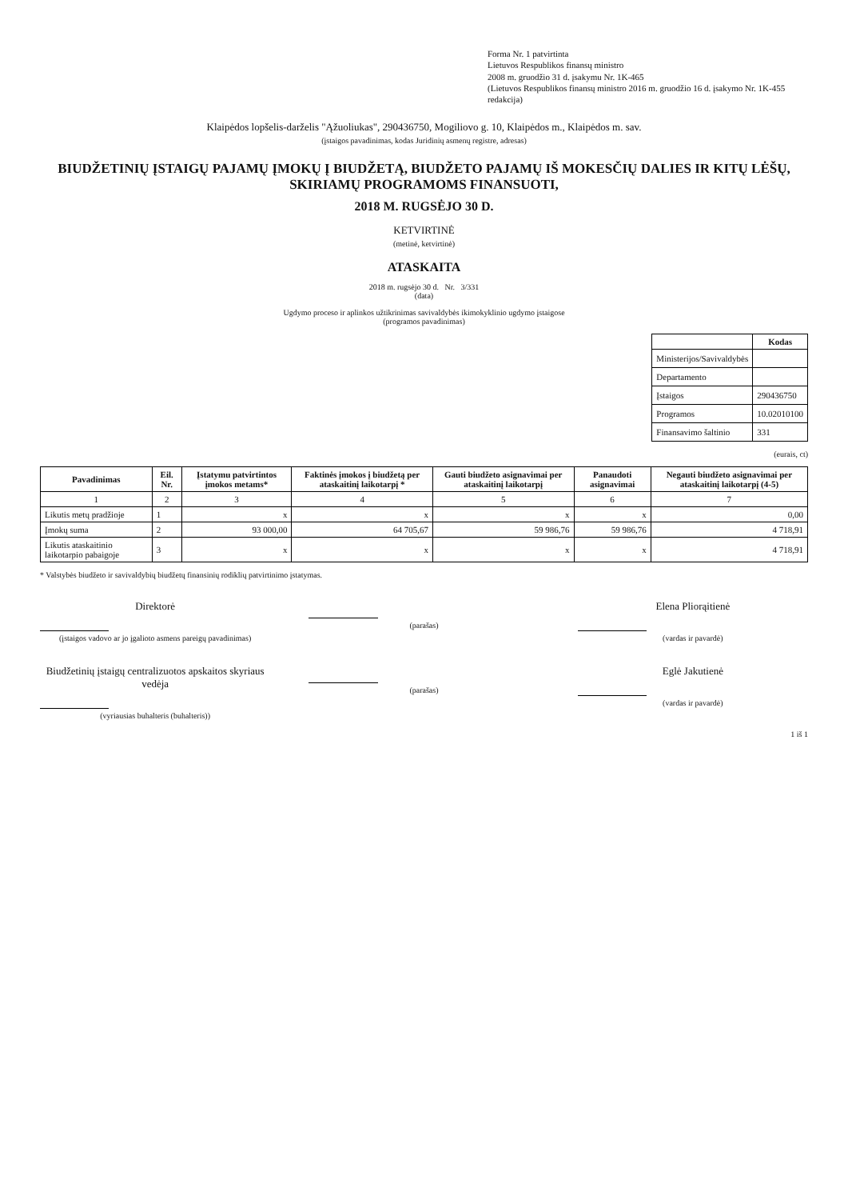Forma Nr. 1 patvirtinta
Lietuvos Respublikos finansų ministro
2008 m. gruodžio 31 d. įsakymu Nr. 1K-465
(Lietuvos Respublikos finansų ministro 2016 m. gruodžio 16 d. įsakymo Nr. 1K-455 redakcija)
Klaipėdos lopšelis-darželis "Ąžuoliukas", 290436750, Mogiliovo g. 10, Klaipėdos m., Klaipėdos m. sav.
(įstaigos pavadinimas, kodas Juridinių asmenų registre, adresas)
BIUDŽETINIŲ ĮSTAIGŲ PAJAMŲ ĮMOKŲ Į BIUDŽETĄ, BIUDŽETO PAJAMŲ IŠ MOKESČIŲ DALIES IR KITŲ LĖŠŲ, SKIRIAMŲ PROGRAMOMS FINANSUOTI,
2018 M. RUGSĖJO 30 D.
KETVIRTINĖ
(metinė, ketvirtinė)
ATASKAITA
2018 m. rugsėjo 30 d. Nr. 3/331
(data)
Ugdymo proceso ir aplinkos užtikrinimas savivaldybės ikimokyklinio ugdymo įstaigose
(programos pavadinimas)
| | Kodas |
| --- | --- |
| Ministerijos/Savivaldybės | |
| Departamento | |
| Įstaigos | 290436750 |
| Programos | 10.02010100 |
| Finansavimo šaltinio | 331 |
(eurais, ct)
| Pavadinimas | Eil. Nr. | Įstatymu patvirtintos įmokos metams* | Faktinės įmokos į biudžetą per ataskaitinį laikotarpį * | Gauti biudžeto asignavimai per ataskaitinį laikotarpį | Panaudoti asignavimai | Negauti biudžeto asignavimai per ataskaitinį laikotarpį (4-5) |
| --- | --- | --- | --- | --- | --- | --- |
| 1 | 2 | 3 | 4 | 5 | 6 | 7 |
| Likutis metų pradžioje | 1 | x | x | x | x | 0,00 |
| Įmokų suma | 2 | 93 000,00 | 64 705,67 | 59 986,76 | 59 986,76 | 4 718,91 |
| Likutis ataskaitinio laikotarpio pabaigoje | 3 | x | x | x | x | 4 718,91 |
* Valstybės biudžeto ir savivaldybių biudžetų finansinių rodiklių patvirtinimo įstatymas.
Direktorė
(įstaigos vadovo ar jo įgalioto asmens pareigų pavadinimas)
(parašas)
Elena Pliorąitienė
(vardas ir pavardė)
Biudžetinių įstaigų centralizuotos apskaitos skyriaus vedėja
(vyriausias buhalteris (buhalteris))
(parašas)
Eglė Jakutienė
(vardas ir pavardė)
1 iš 1